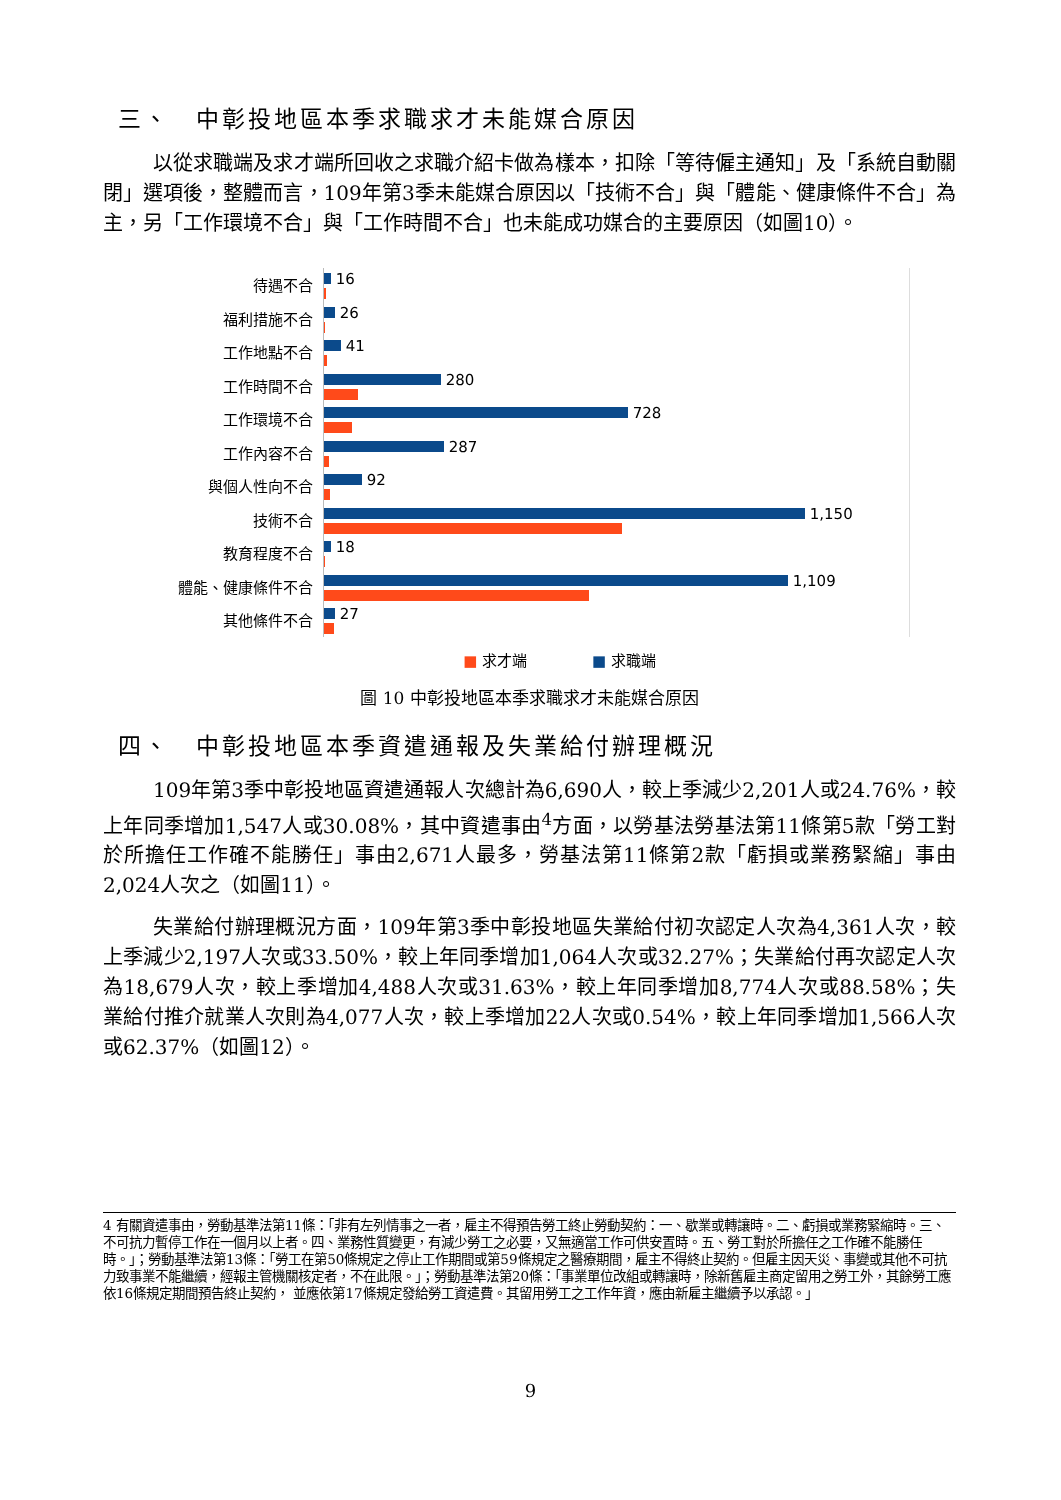三、　中彰投地區本季求職求才未能媒合原因
以從求職端及求才端所回收之求職介紹卡做為樣本，扣除「等待僱主通知」及「系統自動關閉」選項後，整體而言，109年第3季未能媒合原因以「技術不合」與「體能、健康條件不合」為主，另「工作環境不合」與「工作時間不合」也未能成功媒合的主要原因（如圖10）。
待遇不合
16
福利措施不合
26
工作地點不合
41
工作時間不合
280
工作環境不合
728
工作內容不合
287
與個人性向不合
92
技術不合
1,150
教育程度不合
18
體能、健康條件不合
1,109
其他條件不合
27
■ 求才端 　　　　■ 求職端
圖 10 中彰投地區本季求職求才未能媒合原因
四、　中彰投地區本季資遣通報及失業給付辦理概況
109年第3季中彰投地區資遣通報人次總計為6,690人，較上季減少2,201人或24.76%，較上年同季增加1,547人或30.08%，其中資遣事由<sup>4</sup>方面，以勞基法勞基法第11條第5款「勞工對於所擔任工作確不能勝任」事由2,671人最多，勞基法第11條第2款「虧損或業務緊縮」事由2,024人次之（如圖11）。
失業給付辦理概況方面，109年第3季中彰投地區失業給付初次認定人次為4,361人次，較上季減少2,197人次或33.50%，較上年同季增加1,064人次或32.27%；失業給付再次認定人次為18,679人次，較上季增加4,488人次或31.63%，較上年同季增加8,774人次或88.58%；失業給付推介就業人次則為4,077人次，較上季增加22人次或0.54%，較上年同季增加1,566人次或62.37%（如圖12）。
4 有關資遣事由，勞動基準法第11條：「非有左列情事之一者，雇主不得預告勞工終止勞動契約：一、歇業或轉讓時。二、虧損或業務緊縮時。三、不可抗力暫停工作在一個月以上者。四、業務性質變更，有減少勞工之必要，又無適當工作可供安置時。五、勞工對於所擔任之工作確不能勝任時。」；勞動基準法第13條：「勞工在第50條規定之停止工作期間或第59條規定之醫療期間，雇主不得終止契約。但雇主因天災、事變或其他不可抗力致事業不能繼續，經報主管機關核定者，不在此限。」；勞動基準法第20條：「事業單位改組或轉讓時，除新舊雇主商定留用之勞工外，其餘勞工應依16條規定期間預告終止契約， 並應依第17條規定發給勞工資遣費。其留用勞工之工作年資，應由新雇主繼續予以承認。」
9